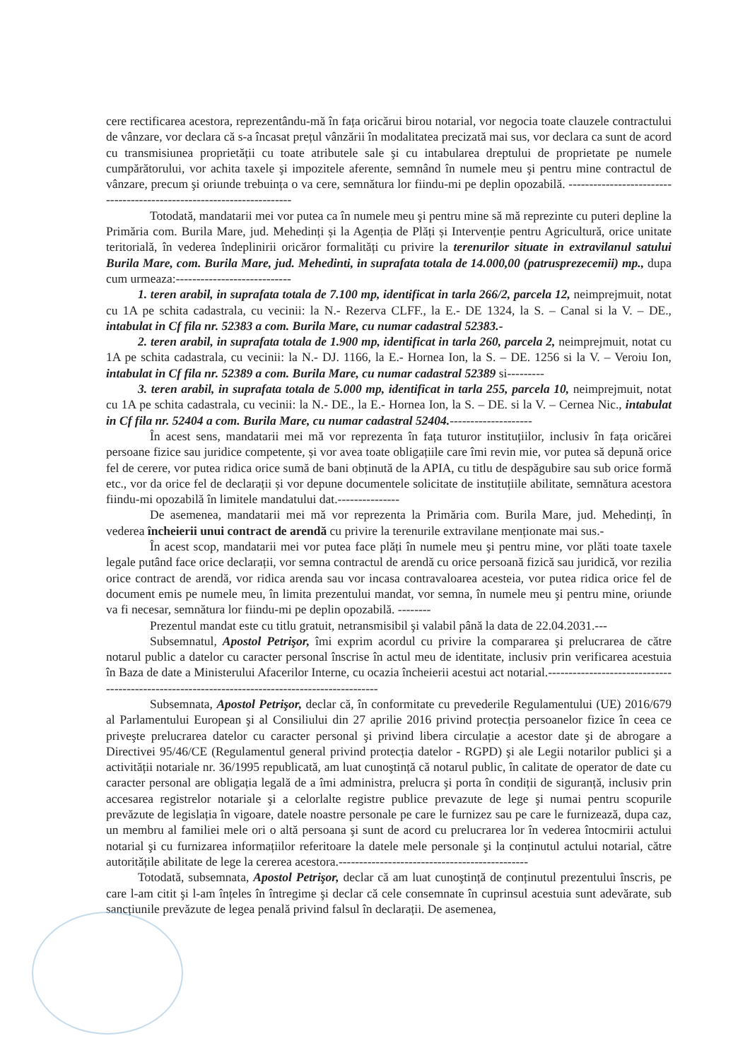cere rectificarea acestora, reprezentându-mă în fața oricărui birou notarial, vor negocia toate clauzele contractului de vânzare, vor declara că s-a încasat prețul vânzării în modalitatea precizată mai sus, vor declara ca sunt de acord cu transmisiunea proprietății cu toate atributele sale şi cu intabularea dreptului de proprietate pe numele cumpărătorului, vor achita taxele şi impozitele aferente, semnând în numele meu şi pentru mine contractul de vânzare, precum şi oriunde trebuința o va cere, semnătura lor fiindu-mi pe deplin opozabilă. ----------------------------------------------------------------------
Totodată, mandatarii mei vor putea ca în numele meu şi pentru mine să mă reprezinte cu puteri depline la Primăria com. Burila Mare, jud. Mehedinți și la Agenția de Plăți și Intervenție pentru Agricultură, orice unitate teritorială, în vederea îndeplinirii oricăror formalități cu privire la terenurilor situate in extravilanul satului Burila Mare, com. Burila Mare, jud. Mehedinti, in suprafata totala de 14.000,00 (patrusprezecemii) mp., dupa cum urmeaza:----------------------------
1. teren arabil, in suprafata totala de 7.100 mp, identificat in tarla 266/2, parcela 12, neimprejmuit, notat cu 1A pe schita cadastrala, cu vecinii: la N.- Rezerva CLFF., la E.- DE 1324, la S. – Canal si la V. – DE., intabulat in Cf fila nr. 52383 a com. Burila Mare, cu numar cadastral 52383.-
2. teren arabil, in suprafata totala de 1.900 mp, identificat in tarla 260, parcela 2, neimprejmuit, notat cu 1A pe schita cadastrala, cu vecinii: la N.- DJ. 1166, la E.- Hornea Ion, la S. – DE. 1256 si la V. – Veroiu Ion, intabulat in Cf fila nr. 52389 a com. Burila Mare, cu numar cadastral 52389 si---------
3. teren arabil, in suprafata totala de 5.000 mp, identificat in tarla 255, parcela 10, neimprejmuit, notat cu 1A pe schita cadastrala, cu vecinii: la N.- DE., la E.- Hornea Ion, la S. – DE. si la V. – Cernea Nic., intabulat in Cf fila nr. 52404 a com. Burila Mare, cu numar cadastral 52404.--------------------
În acest sens, mandatarii mei mă vor reprezenta în fața tuturor instituțiilor, inclusiv în fața oricărei persoane fizice sau juridice competente, și vor avea toate obligațiile care îmi revin mie, vor putea să depună orice fel de cerere, vor putea ridica orice sumă de bani obținută de la APIA, cu titlu de despăgubire sau sub orice formă etc., vor da orice fel de declarații și vor depune documentele solicitate de instituțiile abilitate, semnătura acestora fiindu-mi opozabilă în limitele mandatului dat.---------------
De asemenea, mandatarii mei mă vor reprezenta la Primăria com. Burila Mare, jud. Mehedinți, în vederea încheierii unui contract de arendă cu privire la terenurile extravilane menționate mai sus.-
În acest scop, mandatarii mei vor putea face plăți în numele meu şi pentru mine, vor plăti toate taxele legale putând face orice declarații, vor semna contractul de arendă cu orice persoană fizică sau juridică, vor rezilia orice contract de arendă, vor ridica arenda sau vor incasa contravaloarea acesteia, vor putea ridica orice fel de document emis pe numele meu, în limita prezentului mandat, vor semna, în numele meu şi pentru mine, oriunde va fi necesar, semnătura lor fiindu-mi pe deplin opozabilă. --------
Prezentul mandat este cu titlu gratuit, netransmisibil şi valabil până la data de 22.04.2031.---
Subsemnatul, Apostol Petrişor, îmi exprim acordul cu privire la compararea şi prelucrarea de către notarul public a datelor cu caracter personal înscrise în actul meu de identitate, inclusiv prin verificarea acestuia în Baza de date a Ministerului Afacerilor Interne, cu ocazia încheierii acestui act notarial.------------------------------------------------------------------------------------------------
Subsemnata, Apostol Petrişor, declar că, în conformitate cu prevederile Regulamentului (UE) 2016/679 al Parlamentului European şi al Consiliului din 27 aprilie 2016 privind protecția persoanelor fizice în ceea ce priveşte prelucrarea datelor cu caracter personal şi privind libera circulație a acestor date şi de abrogare a Directivei 95/46/CE (Regulamentul general privind protecția datelor - RGPD) şi ale Legii notarilor publici şi a activității notariale nr. 36/1995 republicată, am luat cunoştință că notarul public, în calitate de operator de date cu caracter personal are obligația legală de a îmi administra, prelucra şi porta în condiții de siguranță, inclusiv prin accesarea registrelor notariale şi a celorlalte registre publice prevazute de lege şi numai pentru scopurile prevăzute de legislația în vigoare, datele noastre personale pe care le furnizez sau pe care le furnizează, dupa caz, un membru al familiei mele ori o altă persoana şi sunt de acord cu prelucrarea lor în vederea întocmirii actului notarial şi cu furnizarea informațiilor referitoare la datele mele personale şi la conținutul actului notarial, către autoritățile abilitate de lege la cererea acestora.----------------------------------------------
Totodată, subsemnata, Apostol Petrişor, declar că am luat cunoştință de conținutul prezentului înscris, pe care l-am citit şi l-am înțeles în întregime şi declar că cele consemnate în cuprinsul acestuia sunt adevărate, sub sancțiunile prevăzute de legea penală privind falsul în declarații. De asemenea,